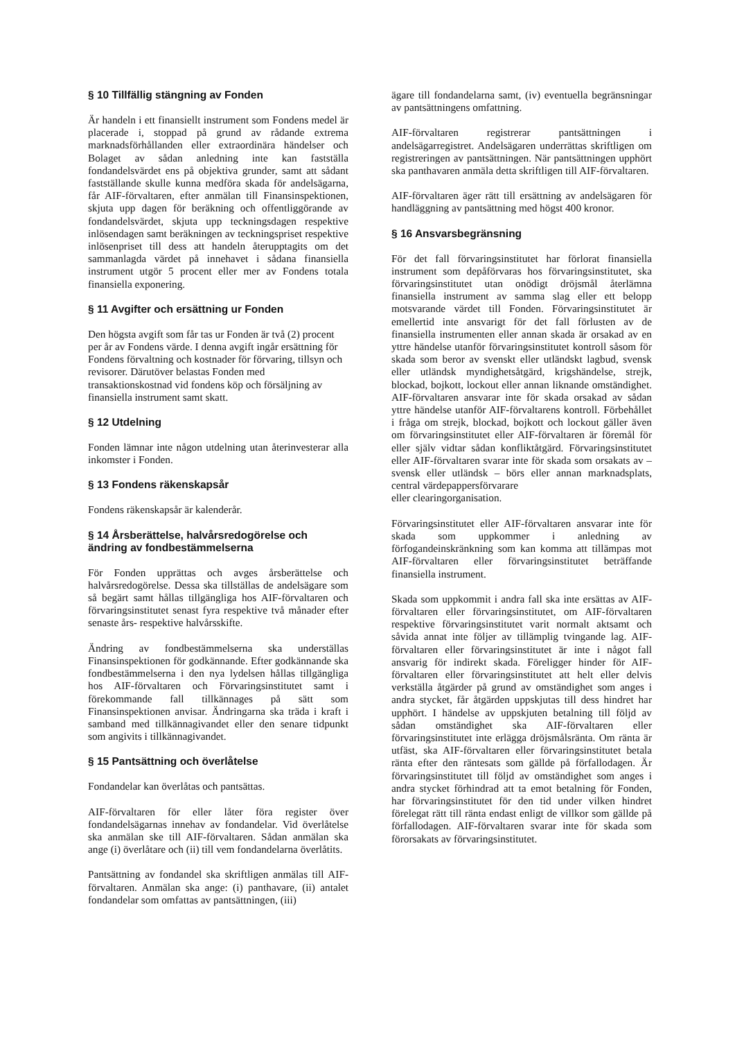§ 10 Tillfällig stängning av Fonden
Är handeln i ett finansiellt instrument som Fondens medel är placerade i, stoppad på grund av rådande extrema marknadsförhållanden eller extraordinära händelser och Bolaget av sådan anledning inte kan fastställa fondandelsvärdet ens på objektiva grunder, samt att sådant fastställande skulle kunna medföra skada för andelsägarna, får AIF-förvaltaren, efter anmälan till Finansinspektionen, skjuta upp dagen för beräkning och offentliggörande av fondandelsvärdet, skjuta upp teckningsdagen respektive inlösendagen samt beräkningen av teckningspriset respektive inlösenpriset till dess att handeln återupptagits om det sammanlagda värdet på innehavet i sådana finansiella instrument utgör 5 procent eller mer av Fondens totala finansiella exponering.
§ 11 Avgifter och ersättning ur Fonden
Den högsta avgift som får tas ur Fonden är två (2) procent per år av Fondens värde. I denna avgift ingår ersättning för Fondens förvaltning och kostnader för förvaring, tillsyn och revisorer. Därutöver belastas Fonden med transaktionskostnad vid fondens köp och försäljning av finansiella instrument samt skatt.
§ 12 Utdelning
Fonden lämnar inte någon utdelning utan återinvesterar alla inkomster i Fonden.
§ 13 Fondens räkenskapsår
Fondens räkenskapsår är kalenderår.
§ 14 Årsberättelse, halvårsredogörelse och ändring av fondbestämmelserna
För Fonden upprättas och avges årsberättelse och halvårsredogörelse. Dessa ska tillställas de andelsägare som så begärt samt hållas tillgängliga hos AIF-förvaltaren och förvaringsinstitutet senast fyra respektive två månader efter senaste års- respektive halvårsskifte.
Ändring av fondbestämmelserna ska underställas Finansinspektionen för godkännande. Efter godkännande ska fondbestämmelserna i den nya lydelsen hållas tillgängliga hos AIF-förvaltaren och Förvaringsinstitutet samt i förekommande fall tillkännages på sätt som Finansinspektionen anvisar. Ändringarna ska träda i kraft i samband med tillkännagivandet eller den senare tidpunkt som angivits i tillkännagivandet.
§ 15 Pantsättning och överlåtelse
Fondandelar kan överlåtas och pantsättas.
AIF-förvaltaren för eller låter föra register över fondandelsägarnas innehav av fondandelar. Vid överlåtelse ska anmälan ske till AIF-förvaltaren. Sådan anmälan ska ange (i) överlåtare och (ii) till vem fondandelarna överlåtits.
Pantsättning av fondandel ska skriftligen anmälas till AIF-förvaltaren. Anmälan ska ange: (i) panthavare, (ii) antalet fondandelar som omfattas av pantsättningen, (iii)
ägare till fondandelarna samt, (iv) eventuella begränsningar av pantsättningens omfattning.
AIF-förvaltaren registrerar pantsättningen i andelsägarregistret. Andelsägaren underrättas skriftligen om registreringen av pantsättningen. När pantsättningen upphört ska panthavaren anmäla detta skriftligen till AIF-förvaltaren.
AIF-förvaltaren äger rätt till ersättning av andelsägaren för handläggning av pantsättning med högst 400 kronor.
§ 16 Ansvarsbegränsning
För det fall förvaringsinstitutet har förlorat finansiella instrument som depåförvaras hos förvaringsinstitutet, ska förvaringsinstitutet utan onödigt dröjsmål återlämna finansiella instrument av samma slag eller ett belopp motsvarande värdet till Fonden. Förvaringsinstitutet är emellertid inte ansvarigt för det fall förlusten av de finansiella instrumenten eller annan skada är orsakad av en yttre händelse utanför förvaringsinstitutet kontroll såsom för skada som beror av svenskt eller utländskt lagbud, svensk eller utländsk myndighetsåtgärd, krigshändelse, strejk, blockad, bojkott, lockout eller annan liknande omständighet. AIF-förvaltaren ansvarar inte för skada orsakad av sådan yttre händelse utanför AIF-förvaltarens kontroll. Förbehållet i fråga om strejk, blockad, bojkott och lockout gäller även om förvaringsinstitutet eller AIF-förvaltaren är föremål för eller själv vidtar sådan konfliktåtgärd. Förvaringsinstitutet eller AIF-förvaltaren svarar inte för skada som orsakats av – svensk eller utländsk – börs eller annan marknadsplats, central värdepappersförvarare
eller clearingorganisation.
Förvaringsinstitutet eller AIF-förvaltaren ansvarar inte för skada som uppkommer i anledning av förfogandeinskränkning som kan komma att tillämpas mot AIF-förvaltaren eller förvaringsinstitutet beträffande finansiella instrument.
Skada som uppkommit i andra fall ska inte ersättas av AIF-förvaltaren eller förvaringsinstitutet, om AIF-förvaltaren respektive förvaringsinstitutet varit normalt aktsamt och såvida annat inte följer av tillämplig tvingande lag. AIF-förvaltaren eller förvaringsinstitutet är inte i något fall ansvarig för indirekt skada. Föreligger hinder för AIF-förvaltaren eller förvaringsinstitutet att helt eller delvis verkställa åtgärder på grund av omständighet som anges i andra stycket, får åtgärden uppskjutas till dess hindret har upphört. I händelse av uppskjuten betalning till följd av sådan omständighet ska AIF-förvaltaren eller förvaringsinstitutet inte erlägga dröjsmålsränta. Om ränta är utfäst, ska AIF-förvaltaren eller förvaringsinstitutet betala ränta efter den räntesats som gällde på förfallodagen. Är förvaringsinstitutet till följd av omständighet som anges i andra stycket förhindrad att ta emot betalning för Fonden, har förvaringsinstitutet för den tid under vilken hindret förelegat rätt till ränta endast enligt de villkor som gällde på förfallodagen. AIF-förvaltaren svarar inte för skada som förorsakats av förvaringsinstitutet.